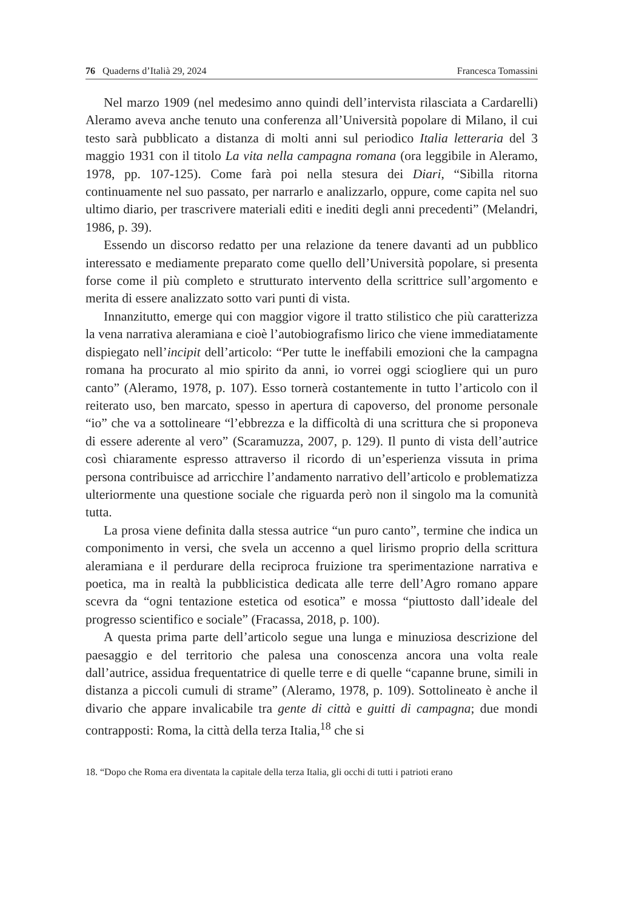76 Quaderns d’Italià 29, 2024 Francesca Tomassini
Nel marzo 1909 (nel medesimo anno quindi dell’intervista rilasciata a Cardarelli) Aleramo aveva anche tenuto una conferenza all’Università popolare di Milano, il cui testo sarà pubblicato a distanza di molti anni sul periodico Italia letteraria del 3 maggio 1931 con il titolo La vita nella campagna romana (ora leggibile in Aleramo, 1978, pp. 107-125). Come farà poi nella stesura dei Diari, “Sibilla ritorna continuamente nel suo passato, per narrarlo e analizzarlo, oppure, come capita nel suo ultimo diario, per trascrivere materiali editi e inediti degli anni precedenti” (Melandri, 1986, p. 39).
Essendo un discorso redatto per una relazione da tenere davanti ad un pubblico interessato e mediamente preparato come quello dell’Università popolare, si presenta forse come il più completo e strutturato intervento della scrittrice sull’argomento e merita di essere analizzato sotto vari punti di vista.
Innanzitutto, emerge qui con maggior vigore il tratto stilistico che più caratterizza la vena narrativa aleramiana e cioè l’autobiografismo lirico che viene immediatamente dispiegato nell’incipit dell’articolo: “Per tutte le ineffabili emozioni che la campagna romana ha procurato al mio spirito da anni, io vorrei oggi sciogliere qui un puro canto” (Aleramo, 1978, p. 107). Esso tornerà costantemente in tutto l’articolo con il reiterato uso, ben marcato, spesso in apertura di capoverso, del pronome personale “io” che va a sottolineare “l’ebbrezza e la difficoltà di una scrittura che si proponeva di essere aderente al vero” (Scaramuzza, 2007, p. 129). Il punto di vista dell’autrice così chiaramente espresso attraverso il ricordo di un’esperienza vissuta in prima persona contribuisce ad arricchire l’andamento narrativo dell’articolo e problematizza ulteriormente una questione sociale che riguarda però non il singolo ma la comunità tutta.
La prosa viene definita dalla stessa autrice “un puro canto”, termine che indica un componimento in versi, che svela un accenno a quel lirismo proprio della scrittura aleramiana e il perdurare della reciproca fruizione tra sperimentazione narrativa e poetica, ma in realtà la pubblicistica dedicata alle terre dell’Agro romano appare scevra da “ogni tentazione estetica od esotica” e mossa “piuttosto dall’ideale del progresso scientifico e sociale” (Fracassa, 2018, p. 100).
A questa prima parte dell’articolo segue una lunga e minuziosa descrizione del paesaggio e del territorio che palesa una conoscenza ancora una volta reale dall’autrice, assidua frequentatrice di quelle terre e di quelle “capanne brune, simili in distanza a piccoli cumuli di strame” (Aleramo, 1978, p. 109). Sottolineato è anche il divario che appare invalicabile tra gente di città e guitti di campagna; due mondi contrapposti: Roma, la città della terza Italia,<sup>18</sup> che si
18. “Dopo che Roma era diventata la capitale della terza Italia, gli occhi di tutti i patrioti erano